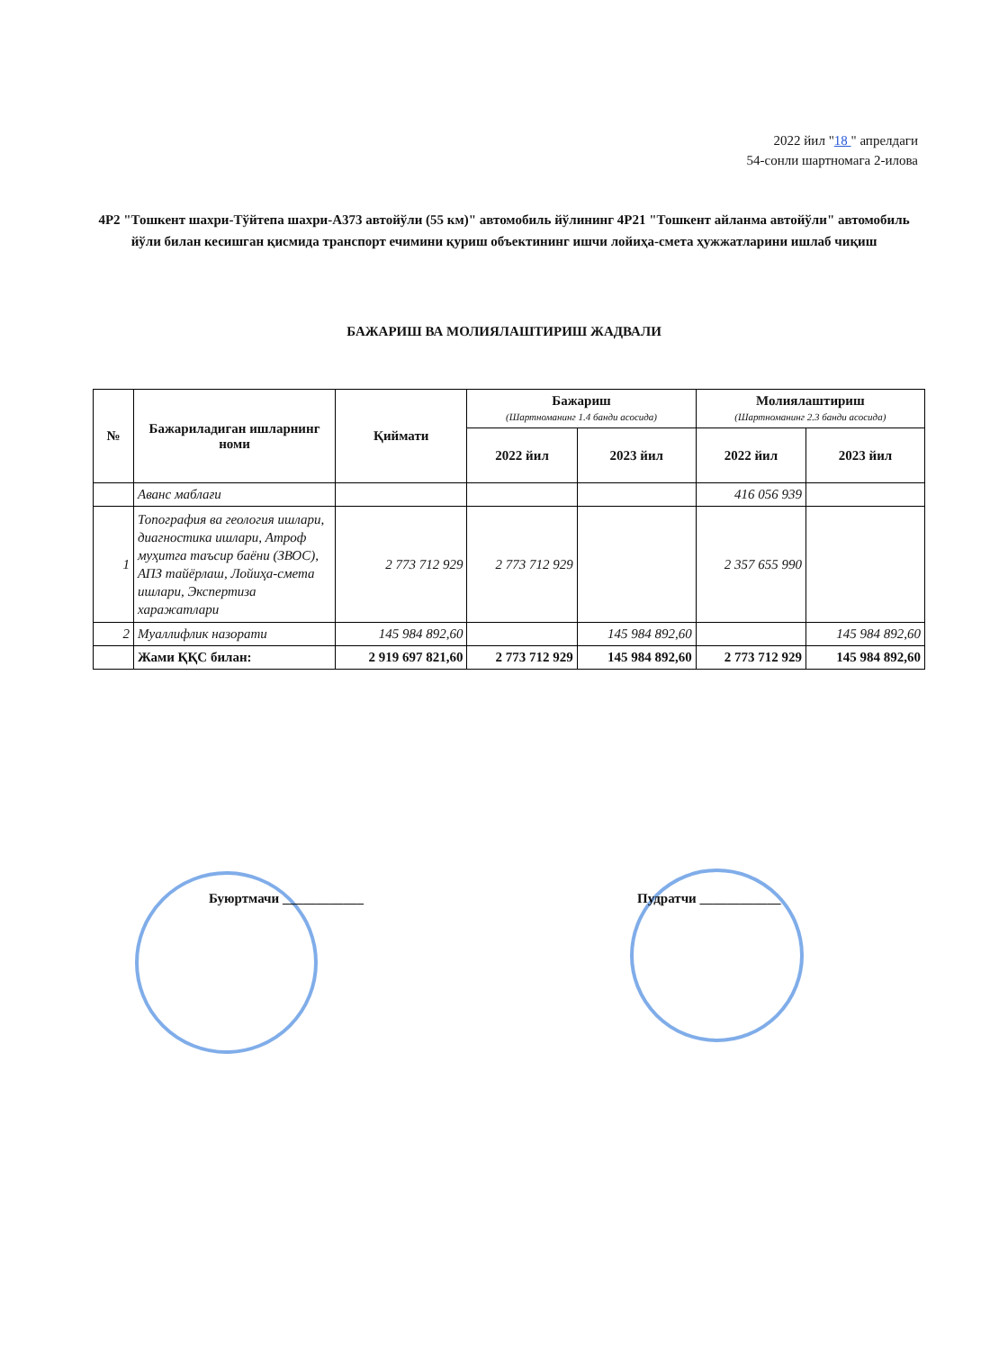2022 йил "18 " апрелдаги
54-сонли шартномага 2-илова
4Р2 "Тошкент шахри-Тўйтепа шахри-А373 автойўли (55 км)" автомобиль йўлининг 4Р21 "Тошкент айланма автойўли" автомобиль йўли билан кесишган қисмида транспорт ечимини қуриш объектининг ишчи лойиҳа-смета ҳужжатларини ишлаб чиқиш
БАЖАРИШ ВА МОЛИЯЛАШТИРИШ ЖАДВАЛИ
| № | Бажариладиган ишларнинг номи | Қиймати | Бажариш (Шартноманинг 1.4 банди асосида) | | Молиялаштириш (Шартноманинг 2.3 банди асосида) | |
| --- | --- | --- | --- | --- | --- | --- |
| | | | 2022 йил | 2023 йил | 2022 йил | 2023 йил |
| | Аванс маблағи | | | | 416 056 939 | |
| 1 | Топография ва геология ишлари, диагностика ишлари, Атроф муҳитга таъсир баёни (ЗВОС), АПЗ тайёрлаш, Лойиҳа-смета ишлари, Экспертиза харажатлари | 2 773 712 929 | 2 773 712 929 | | 2 357 655 990 | |
| 2 | Муаллифлик назорати | 145 984 892,60 | | 145 984 892,60 | | 145 984 892,60 |
| | Жами ҚҚС билан: | 2 919 697 821,60 | 2 773 712 929 | 145 984 892,60 | 2 773 712 929 | 145 984 892,60 |
Буюртмачи ____________ Пудратчи ____________